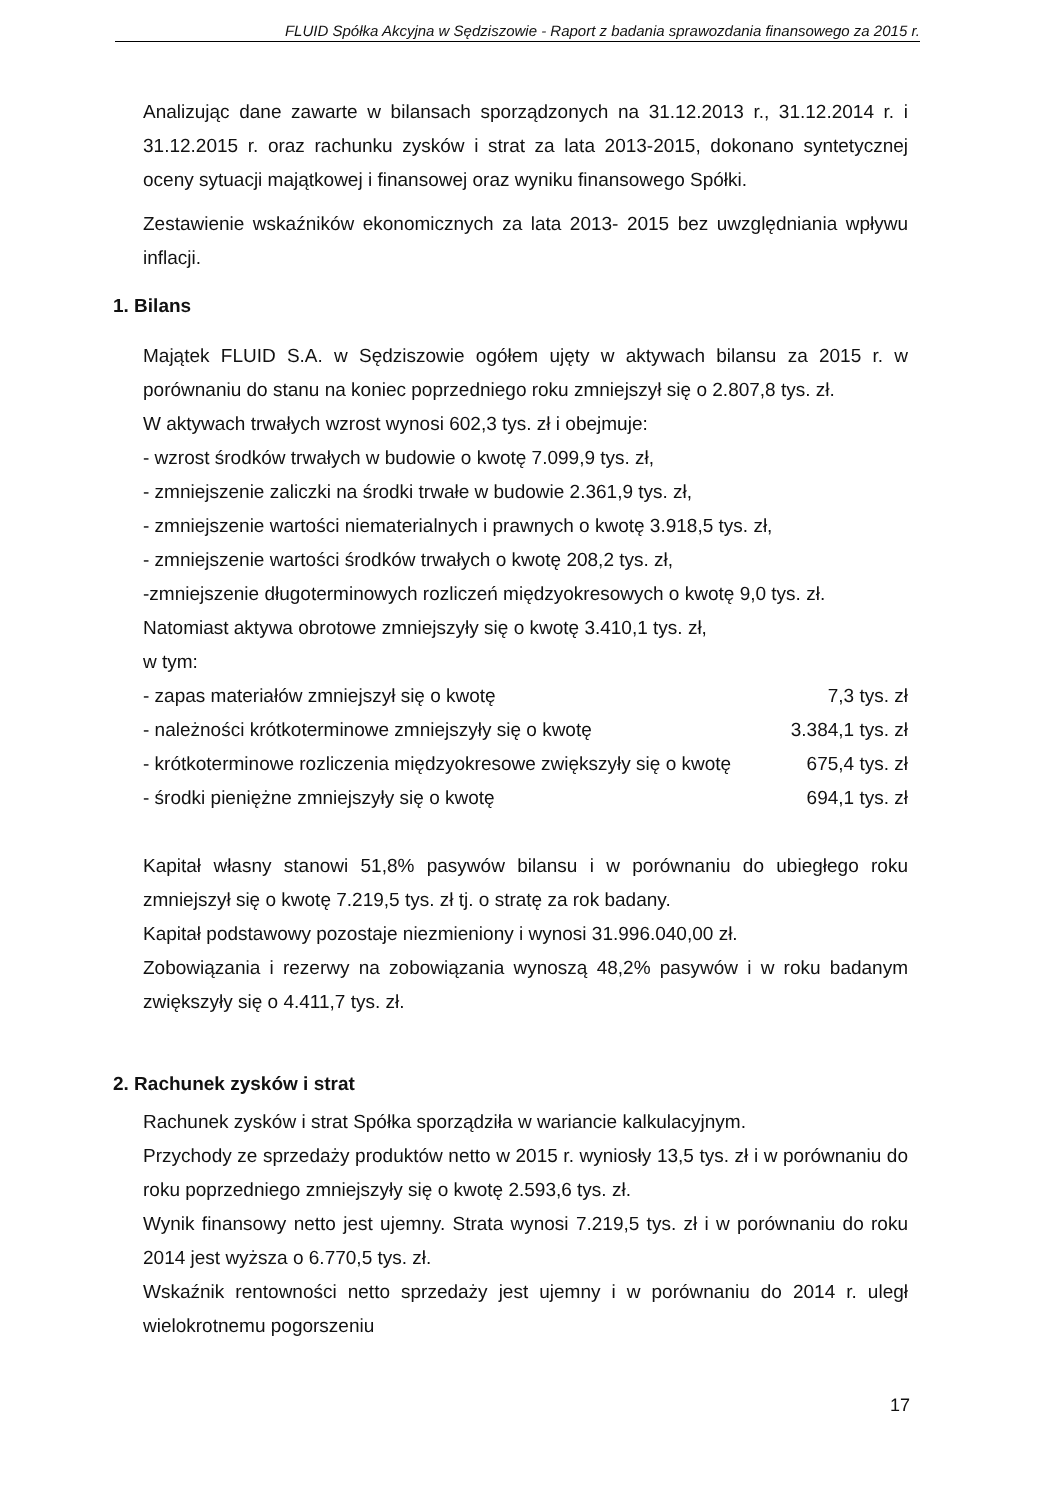FLUID Spółka Akcyjna w Sędziszowie - Raport z badania sprawozdania finansowego za 2015 r.
Analizując dane zawarte w bilansach sporządzonych na 31.12.2013 r., 31.12.2014 r. i 31.12.2015 r. oraz rachunku zysków i strat za lata 2013-2015, dokonano syntetycznej oceny sytuacji majątkowej i finansowej oraz wyniku finansowego Spółki.
Zestawienie wskaźników ekonomicznych za lata 2013- 2015 bez uwzględniania wpływu inflacji.
1. Bilans
Majątek FLUID S.A. w Sędziszowie ogółem ujęty w aktywach bilansu za 2015 r. w porównaniu do stanu na koniec poprzedniego roku zmniejszył się o 2.807,8 tys. zł.
W aktywach trwałych wzrost wynosi 602,3 tys. zł i obejmuje:
- wzrost środków trwałych w budowie o kwotę 7.099,9 tys. zł,
- zmniejszenie zaliczki na środki trwałe w budowie 2.361,9 tys. zł,
- zmniejszenie wartości niematerialnych i prawnych o kwotę 3.918,5 tys. zł,
- zmniejszenie wartości środków trwałych o kwotę 208,2 tys. zł,
-zmniejszenie długoterminowych rozliczeń międzyokresowych o kwotę 9,0 tys. zł.
Natomiast aktywa obrotowe zmniejszyły się o kwotę 3.410,1 tys. zł,
w tym:
- zapas materiałów zmniejszył się o kwotę 7,3 tys. zł
- należności krótkoterminowe zmniejszyły się o kwotę 3.384,1 tys. zł
- krótkoterminowe rozliczenia międzyokresowe zwiększyły się o kwotę 675,4 tys. zł
- środki pieniężne zmniejszyły się o kwotę 694,1 tys. zł
Kapitał własny stanowi 51,8% pasywów bilansu i w porównaniu do ubiegłego roku zmniejszył się o kwotę 7.219,5 tys. zł tj. o stratę za rok badany.
Kapitał podstawowy pozostaje niezmieniony i wynosi 31.996.040,00 zł.
Zobowiązania i rezerwy na zobowiązania wynoszą 48,2% pasywów i w roku badanym zwiększyły się o 4.411,7 tys. zł.
2. Rachunek zysków i strat
Rachunek zysków i strat Spółka sporządziła w wariancie kalkulacyjnym.
Przychody ze sprzedaży produktów netto w 2015 r. wyniosły 13,5 tys. zł i w porównaniu do roku poprzedniego zmniejszyły się o kwotę 2.593,6 tys. zł.
Wynik finansowy netto jest ujemny. Strata wynosi 7.219,5 tys. zł i w porównaniu do roku 2014 jest wyższa o 6.770,5 tys. zł.
Wskaźnik rentowności netto sprzedaży jest ujemny i w porównaniu do 2014 r. uległ wielokrotnemu pogorszeniu
17